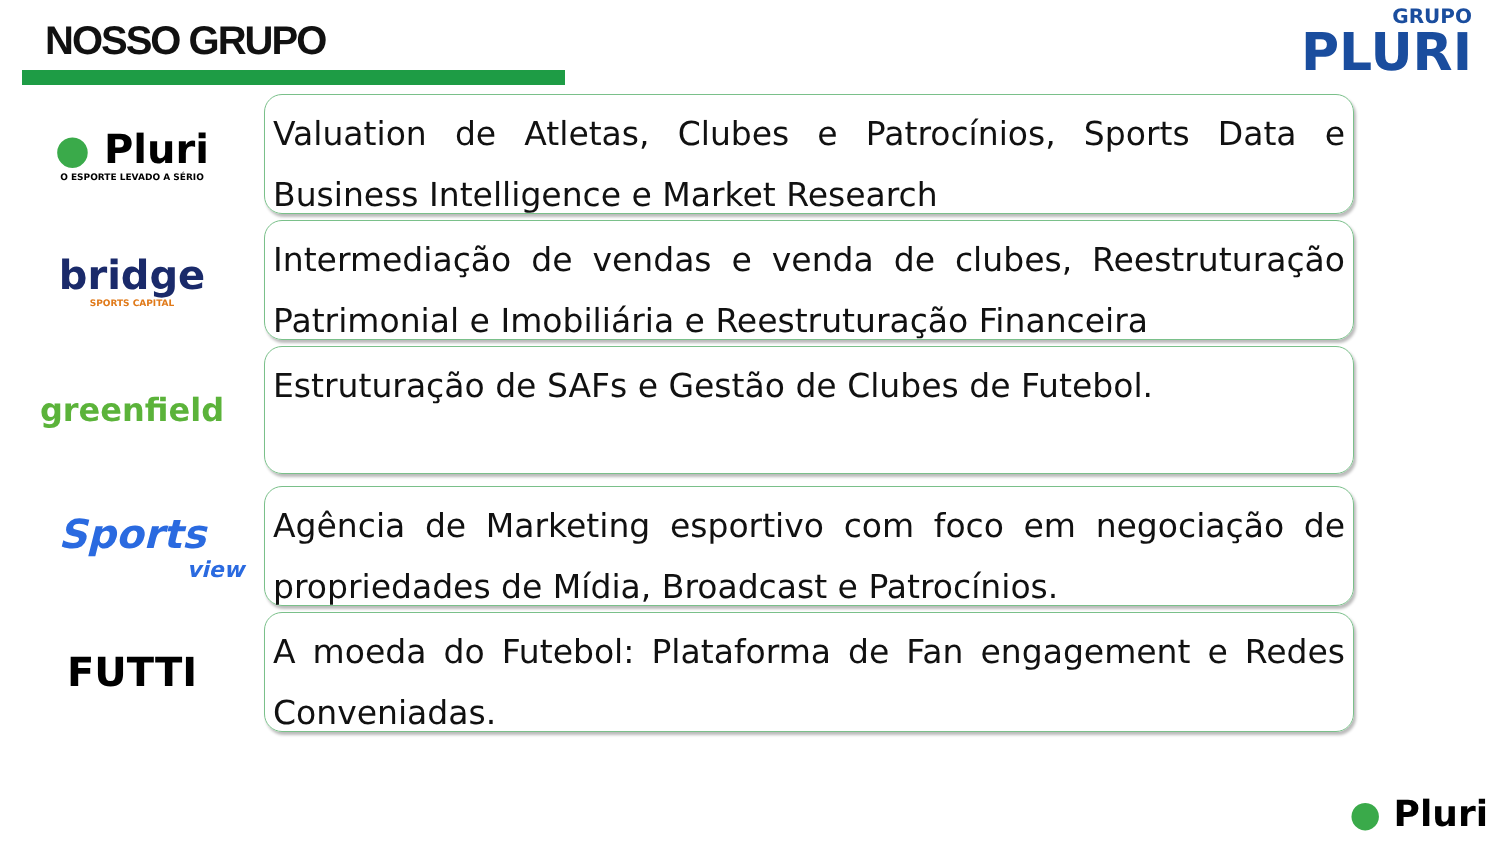NOSSO GRUPO
GRUPO
PLURI
● Pluri
O ESPORTE LEVADO A SÉRIO
Valuation de Atletas, Clubes e Patrocínios, Sports Data e Business Intelligence e Market Research
bridge
SPORTS CAPITAL
Intermediação de vendas e venda de clubes, Reestruturação Patrimonial e Imobiliária e Reestruturação Financeira
greenfield
Estruturação de SAFs e Gestão de Clubes de Futebol.
Sports
view
Agência de Marketing esportivo com foco em negociação de propriedades de Mídia, Broadcast e Patrocínios.
FUTTI
A moeda do Futebol: Plataforma de Fan engagement e Redes Conveniadas.
● Pluri